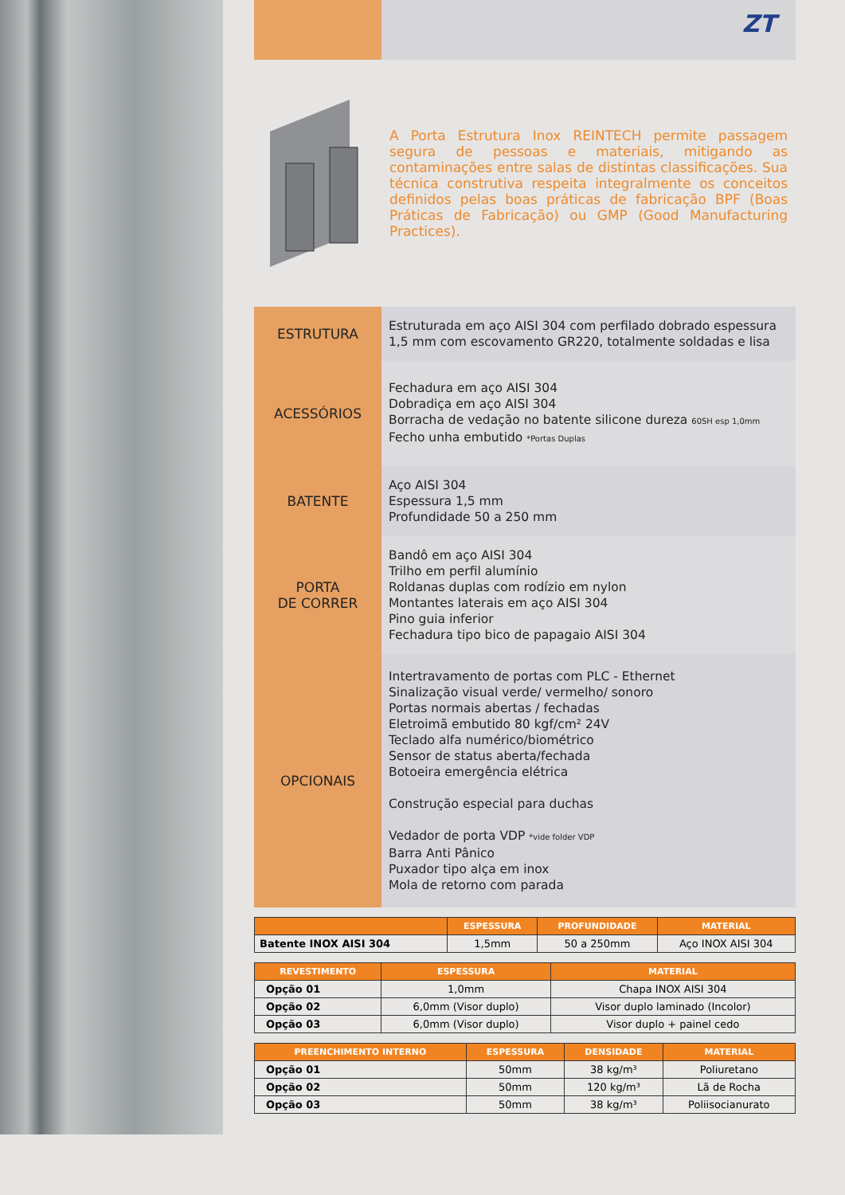ZT
A Porta Estrutura Inox REINTECH permite passagem segura de pessoas e materiais, mitigando as contaminações entre salas de distintas classificações. Sua técnica construtiva respeita integralmente os conceitos definidos pelas boas práticas de fabricação BPF (Boas Práticas de Fabricação) ou GMP (Good Manufacturing Practices).
| ESTRUTURA | Estruturada em aço AISI 304 com perfilado dobrado espessura 1,5 mm com escovamento GR220, totalmente soldadas e lisa |
| ACESSÓRIOS | Fechadura em aço AISI 304 Dobradiça em aço AISI 304 Borracha de vedação no batente silicone dureza 60SH esp 1,0mm Fecho unha embutido *Portas Duplas |
| BATENTE | Aço AISI 304 Espessura 1,5 mm Profundidade 50 a 250 mm |
| PORTA DE CORRER | Bandô em aço AISI 304 Trilho em perfil alumínio Roldanas duplas com rodízio em nylon Montantes laterais em aço AISI 304 Pino guia inferior Fechadura tipo bico de papagaio AISI 304 |
| OPCIONAIS | Intertravamento de portas com PLC - Ethernet Sinalização visual verde/ vermelho/ sonoro Portas normais abertas / fechadas Eletroimã embutido 80 kgf/cm² 24V Teclado alfa numérico/biométrico Sensor de status aberta/fechada Botoeira emergência elétrica Construção especial para duchas Vedador de porta VDP *vide folder VDP Barra Anti Pânico Puxador tipo alça em inox Mola de retorno com parada |
| | ESPESSURA | PROFUNDIDADE | MATERIAL |
| --- | --- | --- | --- |
| Batente INOX AISI 304 | 1,5mm | 50 a 250mm | Aço INOX AISI 304 |
| REVESTIMENTO | ESPESSURA | MATERIAL |
| --- | --- | --- |
| Opção 01 | 1,0mm | Chapa INOX AISI 304 |
| Opção 02 | 6,0mm (Visor duplo) | Visor duplo laminado (Incolor) |
| Opção 03 | 6,0mm (Visor duplo) | Visor duplo + painel cedo |
| PREENCHIMENTO INTERNO | ESPESSURA | DENSIDADE | MATERIAL |
| --- | --- | --- | --- |
| Opção 01 | 50mm | 38 kg/m³ | Poliuretano |
| Opção 02 | 50mm | 120 kg/m³ | Lã de Rocha |
| Opção 03 | 50mm | 38 kg/m³ | Poliisocianurato |